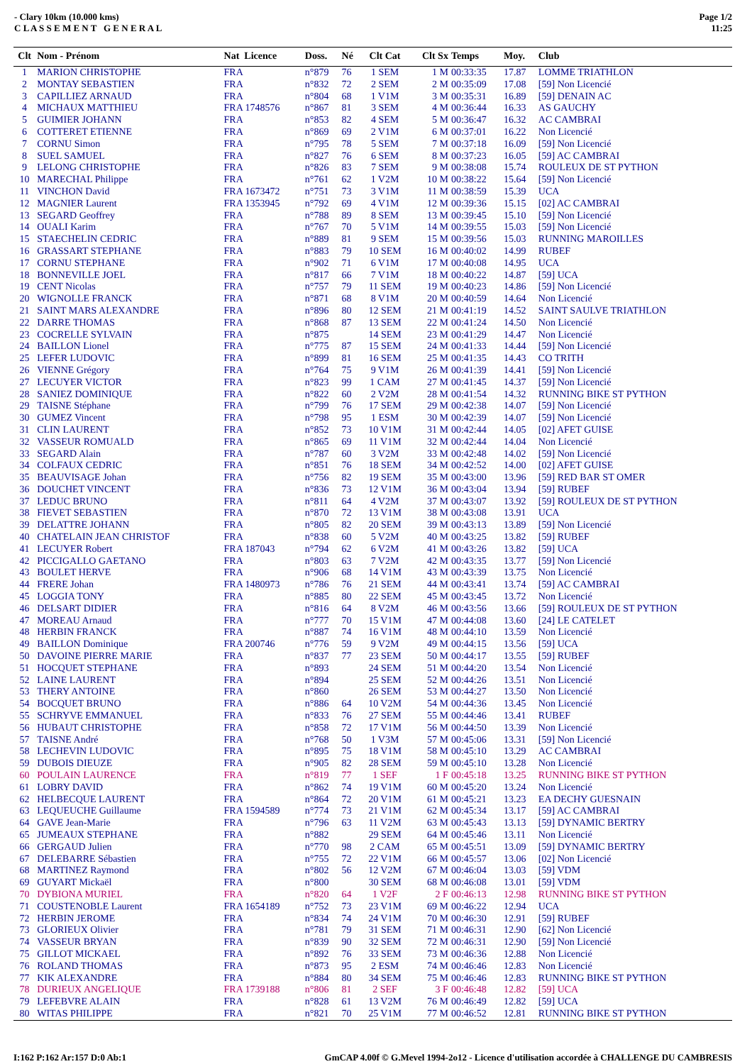- Clary 10km (10.000 kms)
C L A S S E M E N T G E N E R A L
Page 1/2
11:25
| Clt | Nom - Prénom | Nat Licence | Doss. | Né | Clt Cat | Clt Sx | Temps | Moy. | Club |
| --- | --- | --- | --- | --- | --- | --- | --- | --- | --- |
| 1 | MARION CHRISTOPHE | FRA | n°879 | 76 | 1 SEM | 1 M | 00:33:35 | 17.87 | LOMME TRIATHLON |
| 2 | MONTAY SEBASTIEN | FRA | n°832 | 72 | 2 SEM | 2 M | 00:35:09 | 17.08 | [59] Non Licencié |
| 3 | CAPILLIEZ ARNAUD | FRA | n°804 | 68 | 1 V1M | 3 M | 00:35:31 | 16.89 | [59] DENAIN AC |
| 4 | MICHAUX MATTHIEU | FRA 1748576 | n°867 | 81 | 3 SEM | 4 M | 00:36:44 | 16.33 | AS GAUCHY |
| 5 | GUIMIER JOHANN | FRA | n°853 | 82 | 4 SEM | 5 M | 00:36:47 | 16.32 | AC CAMBRAI |
| 6 | COTTERET ETIENNE | FRA | n°869 | 69 | 2 V1M | 6 M | 00:37:01 | 16.22 | Non Licencié |
| 7 | CORNU Simon | FRA | n°795 | 78 | 5 SEM | 7 M | 00:37:18 | 16.09 | [59] Non Licencié |
| 8 | SUEL SAMUEL | FRA | n°827 | 76 | 6 SEM | 8 M | 00:37:23 | 16.05 | [59] AC CAMBRAI |
| 9 | LELONG CHRISTOPHE | FRA | n°826 | 83 | 7 SEM | 9 M | 00:38:08 | 15.74 | ROULEUX DE ST PYTHON |
| 10 | MARECHAL Philippe | FRA | n°761 | 62 | 1 V2M | 10 M | 00:38:22 | 15.64 | [59] Non Licencié |
| 11 | VINCHON David | FRA 1673472 | n°751 | 73 | 3 V1M | 11 M | 00:38:59 | 15.39 | UCA |
| 12 | MAGNIER Laurent | FRA 1353945 | n°792 | 69 | 4 V1M | 12 M | 00:39:36 | 15.15 | [02] AC CAMBRAI |
| 13 | SEGARD Geoffrey | FRA | n°788 | 89 | 8 SEM | 13 M | 00:39:45 | 15.10 | [59] Non Licencié |
| 14 | OUALI Karim | FRA | n°767 | 70 | 5 V1M | 14 M | 00:39:55 | 15.03 | [59] Non Licencié |
| 15 | STAECHELIN CEDRIC | FRA | n°889 | 81 | 9 SEM | 15 M | 00:39:56 | 15.03 | RUNNING MAROILLES |
| 16 | GRASSART STEPHANE | FRA | n°883 | 79 | 10 SEM | 16 M | 00:40:02 | 14.99 | RUBEF |
| 17 | CORNU STEPHANE | FRA | n°902 | 71 | 6 V1M | 17 M | 00:40:08 | 14.95 | UCA |
| 18 | BONNEVILLE JOEL | FRA | n°817 | 66 | 7 V1M | 18 M | 00:40:22 | 14.87 | [59] UCA |
| 19 | CENT Nicolas | FRA | n°757 | 79 | 11 SEM | 19 M | 00:40:23 | 14.86 | [59] Non Licencié |
| 20 | WIGNOLLE FRANCK | FRA | n°871 | 68 | 8 V1M | 20 M | 00:40:59 | 14.64 | Non Licencié |
| 21 | SAINT MARS ALEXANDRE | FRA | n°896 | 80 | 12 SEM | 21 M | 00:41:19 | 14.52 | SAINT SAULVE TRIATHLON |
| 22 | DARRE THOMAS | FRA | n°868 | 87 | 13 SEM | 22 M | 00:41:24 | 14.50 | Non Licencié |
| 23 | COCRELLE SYLVAIN | FRA | n°875 | | 14 SEM | 23 M | 00:41:29 | 14.47 | Non Licencié |
| 24 | BAILLON Lionel | FRA | n°775 | 87 | 15 SEM | 24 M | 00:41:33 | 14.44 | [59] Non Licencié |
| 25 | LEFER LUDOVIC | FRA | n°899 | 81 | 16 SEM | 25 M | 00:41:35 | 14.43 | CO TRITH |
| 26 | VIENNE Grégory | FRA | n°764 | 75 | 9 V1M | 26 M | 00:41:39 | 14.41 | [59] Non Licencié |
| 27 | LECUYER VICTOR | FRA | n°823 | 99 | 1 CAM | 27 M | 00:41:45 | 14.37 | [59] Non Licencié |
| 28 | SANIEZ DOMINIQUE | FRA | n°822 | 60 | 2 V2M | 28 M | 00:41:54 | 14.32 | RUNNING BIKE ST PYTHON |
| 29 | TAISNE Stéphane | FRA | n°799 | 76 | 17 SEM | 29 M | 00:42:38 | 14.07 | [59] Non Licencié |
| 30 | GUMEZ Vincent | FRA | n°798 | 95 | 1 ESM | 30 M | 00:42:39 | 14.07 | [59] Non Licencié |
| 31 | CLIN LAURENT | FRA | n°852 | 73 | 10 V1M | 31 M | 00:42:44 | 14.05 | [02] AFET GUISE |
| 32 | VASSEUR ROMUALD | FRA | n°865 | 69 | 11 V1M | 32 M | 00:42:44 | 14.04 | Non Licencié |
| 33 | SEGARD Alain | FRA | n°787 | 60 | 3 V2M | 33 M | 00:42:48 | 14.02 | [59] Non Licencié |
| 34 | COLFAUX CEDRIC | FRA | n°851 | 76 | 18 SEM | 34 M | 00:42:52 | 14.00 | [02] AFET GUISE |
| 35 | BEAUVISAGE Johan | FRA | n°756 | 82 | 19 SEM | 35 M | 00:43:00 | 13.96 | [59] RED BAR ST OMER |
| 36 | DOUCHET VINCENT | FRA | n°836 | 73 | 12 V1M | 36 M | 00:43:04 | 13.94 | [59] RUBEF |
| 37 | LEDUC BRUNO | FRA | n°811 | 64 | 4 V2M | 37 M | 00:43:07 | 13.92 | [59] ROULEUX DE ST PYTHON |
| 38 | FIEVET SEBASTIEN | FRA | n°870 | 72 | 13 V1M | 38 M | 00:43:08 | 13.91 | UCA |
| 39 | DELATTRE JOHANN | FRA | n°805 | 82 | 20 SEM | 39 M | 00:43:13 | 13.89 | [59] Non Licencié |
| 40 | CHATELAIN JEAN CHRISTOF | FRA | n°838 | 60 | 5 V2M | 40 M | 00:43:25 | 13.82 | [59] RUBEF |
| 41 | LECUYER Robert | FRA 187043 | n°794 | 62 | 6 V2M | 41 M | 00:43:26 | 13.82 | [59] UCA |
| 42 | PICCIGALLO GAETANO | FRA | n°803 | 63 | 7 V2M | 42 M | 00:43:35 | 13.77 | [59] Non Licencié |
| 43 | BOULET HERVE | FRA | n°906 | 68 | 14 V1M | 43 M | 00:43:39 | 13.75 | Non Licencié |
| 44 | FRERE Johan | FRA 1480973 | n°786 | 76 | 21 SEM | 44 M | 00:43:41 | 13.74 | [59] AC CAMBRAI |
| 45 | LOGGIA TONY | FRA | n°885 | 80 | 22 SEM | 45 M | 00:43:45 | 13.72 | Non Licencié |
| 46 | DELSART DIDIER | FRA | n°816 | 64 | 8 V2M | 46 M | 00:43:56 | 13.66 | [59] ROULEUX DE ST PYTHON |
| 47 | MOREAU Arnaud | FRA | n°777 | 70 | 15 V1M | 47 M | 00:44:08 | 13.60 | [24] LE CATELET |
| 48 | HERBIN FRANCK | FRA | n°887 | 74 | 16 V1M | 48 M | 00:44:10 | 13.59 | Non Licencié |
| 49 | BAILLON Dominique | FRA 200746 | n°776 | 59 | 9 V2M | 49 M | 00:44:15 | 13.56 | [59] UCA |
| 50 | DAVOINE PIERRE MARIE | FRA | n°837 | 77 | 23 SEM | 50 M | 00:44:17 | 13.55 | [59] RUBEF |
| 51 | HOCQUET STEPHANE | FRA | n°893 | | 24 SEM | 51 M | 00:44:20 | 13.54 | Non Licencié |
| 52 | LAINE LAURENT | FRA | n°894 | | 25 SEM | 52 M | 00:44:26 | 13.51 | Non Licencié |
| 53 | THERY ANTOINE | FRA | n°860 | | 26 SEM | 53 M | 00:44:27 | 13.50 | Non Licencié |
| 54 | BOCQUET BRUNO | FRA | n°886 | 64 | 10 V2M | 54 M | 00:44:36 | 13.45 | Non Licencié |
| 55 | SCHRYVE EMMANUEL | FRA | n°833 | 76 | 27 SEM | 55 M | 00:44:46 | 13.41 | RUBEF |
| 56 | HUBAUT CHRISTOPHE | FRA | n°858 | 72 | 17 V1M | 56 M | 00:44:50 | 13.39 | Non Licencié |
| 57 | TAISNE André | FRA | n°768 | 50 | 1 V3M | 57 M | 00:45:06 | 13.31 | [59] Non Licencié |
| 58 | LECHEVIN LUDOVIC | FRA | n°895 | 75 | 18 V1M | 58 M | 00:45:10 | 13.29 | AC CAMBRAI |
| 59 | DUBOIS DIEUZE | FRA | n°905 | 82 | 28 SEM | 59 M | 00:45:10 | 13.28 | Non Licencié |
| 60 | POULAIN LAURENCE | FRA | n°819 | 77 | 1 SEF | 1 F | 00:45:18 | 13.25 | RUNNING BIKE ST PYTHON |
| 61 | LOBRY DAVID | FRA | n°862 | 74 | 19 V1M | 60 M | 00:45:20 | 13.24 | Non Licencié |
| 62 | HELBECQUE LAURENT | FRA | n°864 | 72 | 20 V1M | 61 M | 00:45:21 | 13.23 | EA DECHY GUESNAIN |
| 63 | LEQUEUCHE Guillaume | FRA 1594589 | n°774 | 73 | 21 V1M | 62 M | 00:45:34 | 13.17 | [59] AC CAMBRAI |
| 64 | GAVE Jean-Marie | FRA | n°796 | 63 | 11 V2M | 63 M | 00:45:43 | 13.13 | [59] DYNAMIC BERTRY |
| 65 | JUMEAUX STEPHANE | FRA | n°882 | | 29 SEM | 64 M | 00:45:46 | 13.11 | Non Licencié |
| 66 | GERGAUD Julien | FRA | n°770 | 98 | 2 CAM | 65 M | 00:45:51 | 13.09 | [59] DYNAMIC BERTRY |
| 67 | DELEBARRE Sébastien | FRA | n°755 | 72 | 22 V1M | 66 M | 00:45:57 | 13.06 | [02] Non Licencié |
| 68 | MARTINEZ Raymond | FRA | n°802 | 56 | 12 V2M | 67 M | 00:46:04 | 13.03 | [59] VDM |
| 69 | GUYART Mickaël | FRA | n°800 | | 30 SEM | 68 M | 00:46:08 | 13.01 | [59] VDM |
| 70 | DYBIONA MURIEL | FRA | n°820 | 64 | 1 V2F | 2 F | 00:46:13 | 12.98 | RUNNING BIKE ST PYTHON |
| 71 | COUSTENOBLE Laurent | FRA 1654189 | n°752 | 73 | 23 V1M | 69 M | 00:46:22 | 12.94 | UCA |
| 72 | HERBIN JEROME | FRA | n°834 | 74 | 24 V1M | 70 M | 00:46:30 | 12.91 | [59] RUBEF |
| 73 | GLORIEUX Olivier | FRA | n°781 | 79 | 31 SEM | 71 M | 00:46:31 | 12.90 | [62] Non Licencié |
| 74 | VASSEUR BRYAN | FRA | n°839 | 90 | 32 SEM | 72 M | 00:46:31 | 12.90 | [59] Non Licencié |
| 75 | GILLOT MICKAEL | FRA | n°892 | 76 | 33 SEM | 73 M | 00:46:36 | 12.88 | Non Licencié |
| 76 | ROLAND THOMAS | FRA | n°873 | 95 | 2 ESM | 74 M | 00:46:46 | 12.83 | Non Licencié |
| 77 | KIK ALEXANDRE | FRA | n°884 | 80 | 34 SEM | 75 M | 00:46:46 | 12.83 | RUNNING BIKE ST PYTHON |
| 78 | DURIEUX ANGELIQUE | FRA 1739188 | n°806 | 81 | 2 SEF | 3 F | 00:46:48 | 12.82 | [59] UCA |
| 79 | LEFEBVRE ALAIN | FRA | n°828 | 61 | 13 V2M | 76 M | 00:46:49 | 12.82 | [59] UCA |
| 80 | WITAS PHILIPPE | FRA | n°821 | 70 | 25 V1M | 77 M | 00:46:52 | 12.81 | RUNNING BIKE ST PYTHON |
I:162 P:162 Ar:157 D:0 Ab:1 GmCAP 4.00f © G.Mevel 1994-2o12 - Licence d'utilisation accordée à CHALLENGE DU CAMBRESIS